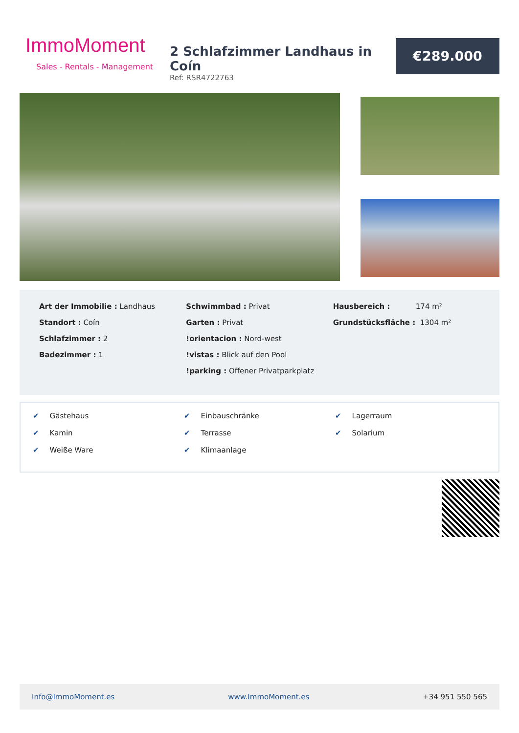ImmoMoment
Sales - Rentals - Management
2 Schlafzimmer Landhaus in Coín
Ref: RSR4722763
€289.000
Art der Immobilie : Landhaus
Standort : Coín
Schlafzimmer : 2
Badezimmer : 1
Schwimmbad : Privat
Garten : Privat
!orientacion : Nord-west
!vistas : Blick auf den Pool
!parking : Offener Privatparkplatz
Hausbereich : 174 m²
Grundstücksfläche : 1304 m²
✔ Gästehaus
✔ Kamin
✔ Weiße Ware
✔ Einbauschränke
✔ Terrasse
✔ Klimaanlage
✔ Lagerraum
✔ Solarium
Info@ImmoMoment.es www.ImmoMoment.es +34 951 550 565